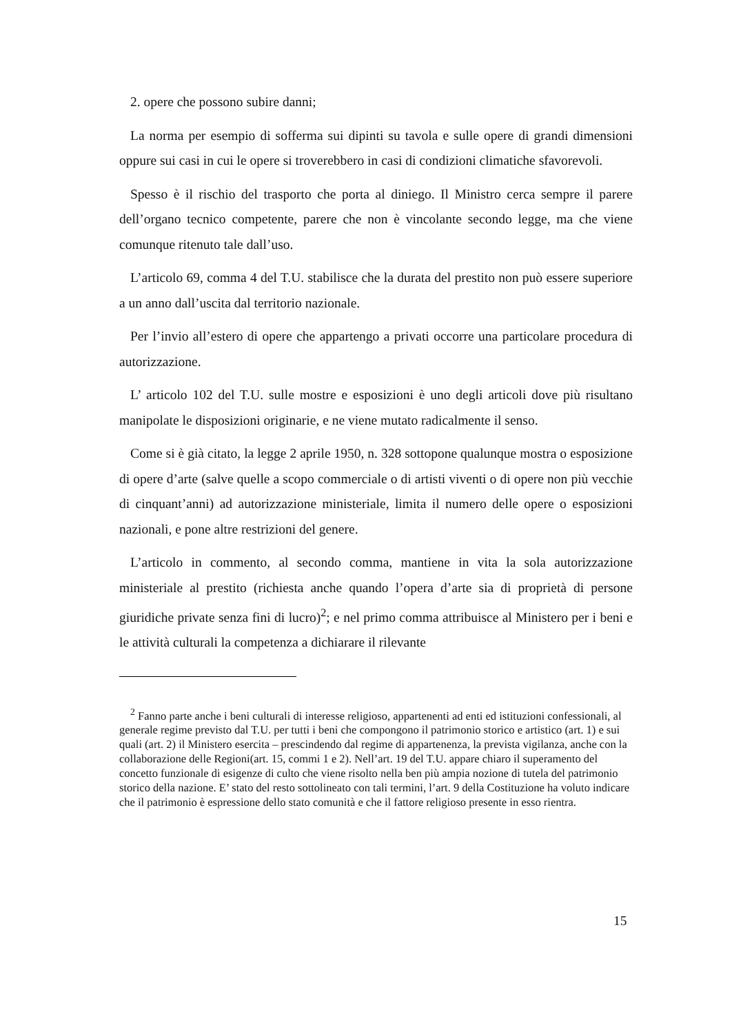2. opere che possono subire danni;
La norma per esempio di sofferma sui dipinti su tavola e sulle opere di grandi dimensioni oppure sui casi in cui le opere si troverebbero in casi di condizioni climatiche sfavorevoli.
Spesso è il rischio del trasporto che porta al diniego. Il Ministro cerca sempre il parere dell’organo tecnico competente, parere che non è vincolante secondo legge, ma che viene comunque ritenuto tale dall’uso.
L’articolo 69, comma 4 del T.U. stabilisce che la durata del prestito non può essere superiore a un anno dall’uscita dal territorio nazionale.
Per l’invio all’estero di opere che appartengo a privati occorre una particolare procedura di autorizzazione.
L’ articolo 102 del T.U. sulle mostre e esposizioni è uno degli articoli dove più risultano manipolate le disposizioni originarie, e ne viene mutato radicalmente il senso.
Come si è già citato, la legge 2 aprile 1950, n. 328 sottopone qualunque mostra o esposizione di opere d’arte (salve quelle a scopo commerciale o di artisti viventi o di opere non più vecchie di cinquant’anni) ad autorizzazione ministeriale, limita il numero delle opere o esposizioni nazionali, e pone altre restrizioni del genere.
L’articolo in commento, al secondo comma, mantiene in vita la sola autorizzazione ministeriale al prestito (richiesta anche quando l’opera d’arte sia di proprietà di persone giuridiche private senza fini di lucro)<sup>2</sup>; e nel primo comma attribuisce al Ministero per i beni e le attività culturali la competenza a dichiarare il rilevante
<sup>2</sup> Fanno parte anche i beni culturali di interesse religioso, appartenenti ad enti ed istituzioni confessionali, al generale regime previsto dal T.U. per tutti i beni che compongono il patrimonio storico e artistico (art. 1) e sui quali (art. 2) il Ministero esercita – prescindendo dal regime di appartenenza, la prevista vigilanza, anche con la collaborazione delle Regioni(art. 15, commi 1 e 2). Nell’art. 19 del T.U. appare chiaro il superamento del concetto funzionale di esigenze di culto che viene risolto nella ben più ampia nozione di tutela del patrimonio storico della nazione. E’ stato del resto sottolineato con tali termini, l’art. 9 della Costituzione ha voluto indicare che il patrimonio è espressione dello stato comunità e che il fattore religioso presente in esso rientra.
15